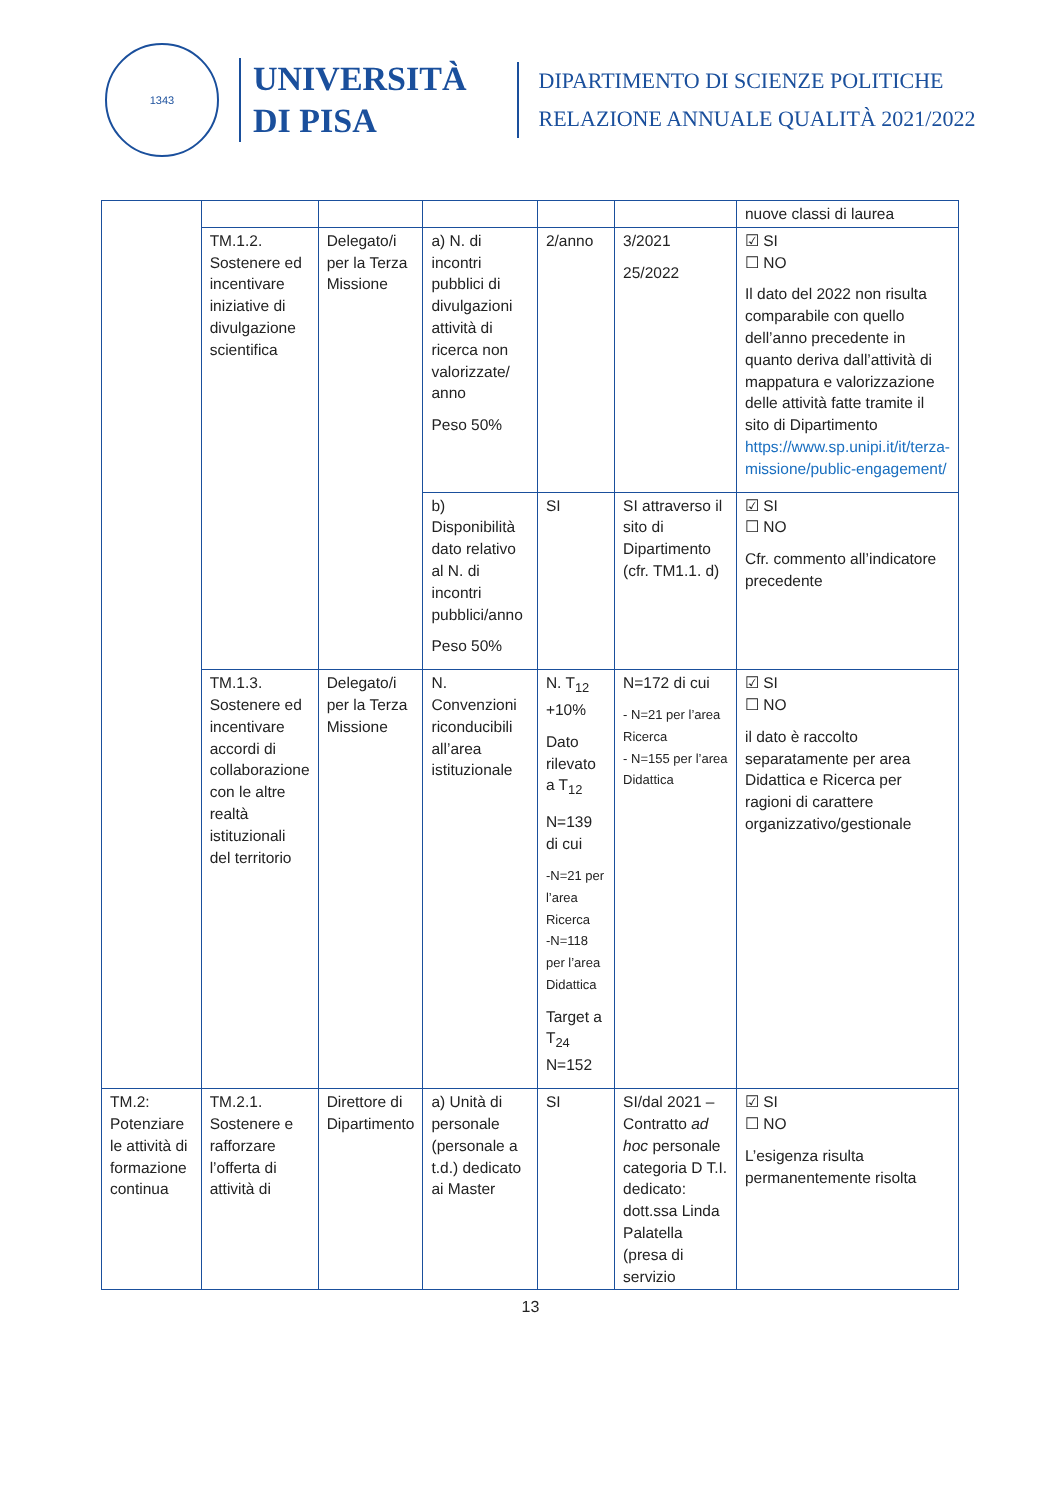1343
UNIVERSITÀ
DI PISA
DIPARTIMENTO DI SCIENZE POLITICHE
RELAZIONE ANNUALE QUALITÀ 2021/2022
| | | | | | | nuove classi di laurea |
| | TM.1.2. Sostenere ed incentivare iniziative di divulgazione scientifica | Delegato/i per la Terza Missione | a) N. di incontri pubblici di divulgazioni attività di ricerca non valorizzate/ anno Peso 50% | 2/anno | 3/2021 25/2022 | ☑ SI ☐ NO Il dato del 2022 non risulta comparabile con quello dell’anno precedente in quanto deriva dall’attività di mappatura e valorizzazione delle attività fatte tramite il sito di Dipartimento https://www.sp.unipi.it/it/terza-missione/public-engagement/ |
| | | | b) Disponibilità dato relativo al N. di incontri pubblici/anno Peso 50% | SI | SI attraverso il sito di Dipartimento (cfr. TM1.1. d) | ☑ SI ☐ NO Cfr. commento all’indicatore precedente |
| | TM.1.3. Sostenere ed incentivare accordi di collaborazione con le altre realtà istituzionali del territorio | Delegato/i per la Terza Missione | N. Convenzioni riconducibili all’area istituzionale | N. T<sub>12</sub> +10% Dato rilevato a T<sub>12</sub> N=139 di cui -N=21 per l’area Ricerca -N=118 per l’area Didattica Target a T<sub>24</sub> N=152 | N=172 di cui - N=21 per l’area Ricerca - N=155 per l’area Didattica | ☑ SI ☐ NO il dato è raccolto separatamente per area Didattica e Ricerca per ragioni di carattere organizzativo/gestionale |
| TM.2: Potenziare le attività di formazione continua | TM.2.1. Sostenere e rafforzare l’offerta di attività di | Direttore di Dipartimento | a) Unità di personale (personale a t.d.) dedicato ai Master | SI | SI/dal 2021 – Contratto ad hoc personale categoria D T.I. dedicato: dott.ssa Linda Palatella (presa di servizio | ☑ SI ☐ NO L’esigenza risulta permanentemente risolta |
13